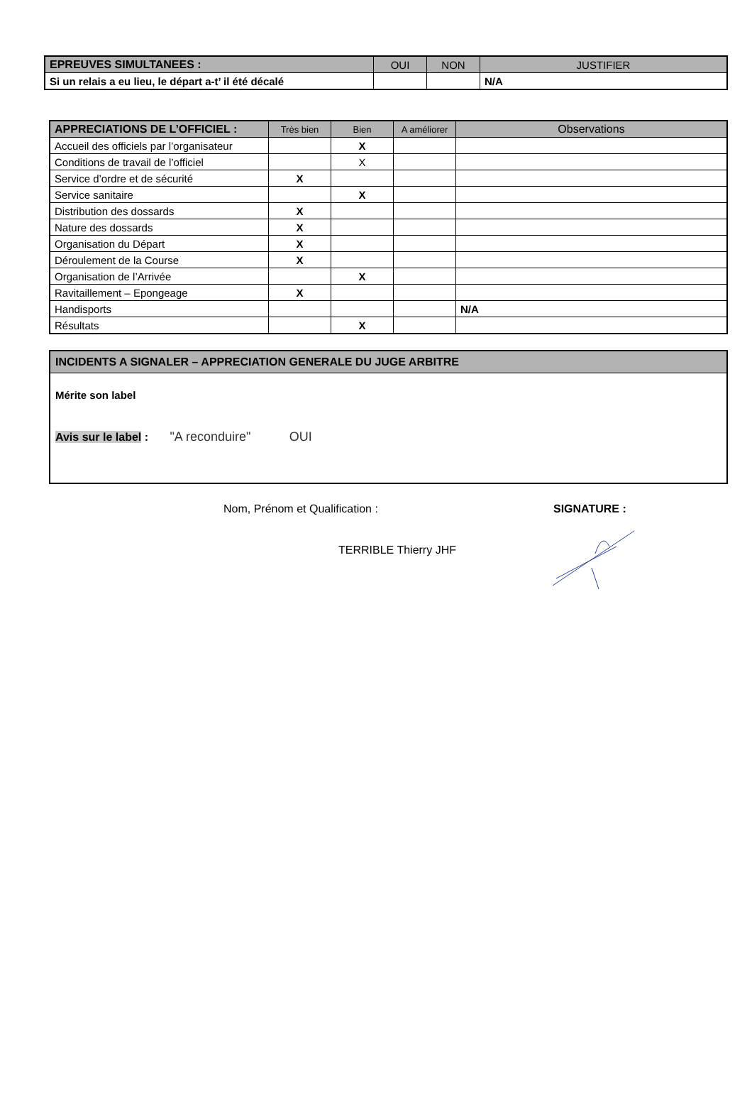| EPREUVES SIMULTANEES : | OUI | NON | JUSTIFIER |
| --- | --- | --- | --- |
| Si un relais a eu lieu, le départ a-t’ il été décalé | | | N/A |
| APPRECIATIONS DE L’OFFICIEL : | Très bien | Bien | A améliorer | Observations |
| --- | --- | --- | --- | --- |
| Accueil des officiels par l’organisateur | | X | | |
| Conditions de travail de l’officiel | | X | | |
| Service d’ordre et de sécurité | X | | | |
| Service sanitaire | | X | | |
| Distribution des dossards | X | | | |
| Nature des dossards | X | | | |
| Organisation du Départ | X | | | |
| Déroulement de la Course | X | | | |
| Organisation de l’Arrivée | | X | | |
| Ravitaillement – Epongeage | X | | | |
| Handisports | | | | N/A |
| Résultats | | X | | |
INCIDENTS A SIGNALER – APPRECIATION GENERALE DU JUGE ARBITRE
Mérite son label
Avis sur le label : "A reconduire" OUI
Nom, Prénom et Qualification :
TERRIBLE Thierry JHF
SIGNATURE :